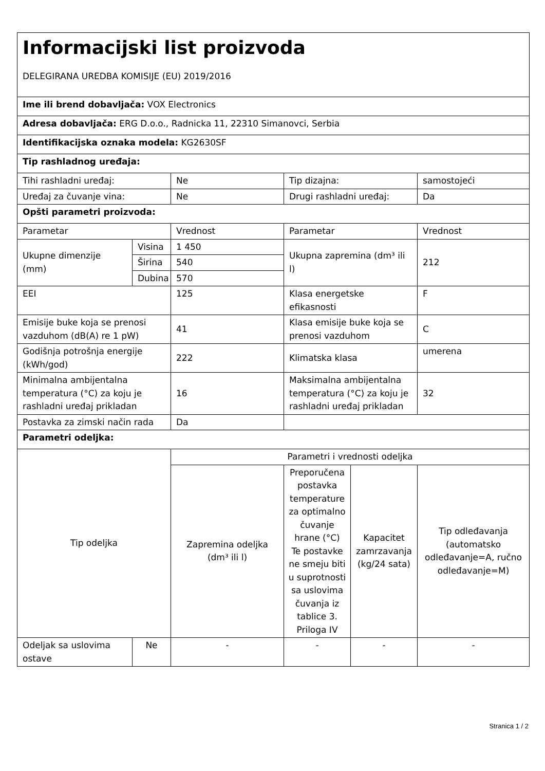| Informacijski list proizvoda DELEGIRANA UREDBA KOMISIJE (EU) 2019/2016 | | | | | |
| Ime ili brend dobavljača: VOX Electronics | | | | | |
| Adresa dobavljača: ERG D.o.o., Radnicka 11, 22310 Simanovci, Serbia | | | | | |
| Identifikacijska oznaka modela: KG2630SF | | | | | |
| Tip rashladnog uređaja: | | | | | |
| Tihi rashladni uređaj: | | Ne | Tip dizajna: | | samostojeći |
| Uređaj za čuvanje vina: | | Ne | Drugi rashladni uređaj: | | Da |
| Opšti parametri proizvoda: | | | | | |
| Parametar | | Vrednost | Parametar | | Vrednost |
| Ukupne dimenzije (mm) | Visina | 1 450 | Ukupna zapremina (dm³ ili l) | | 212 |
| | Širina | 540 | | | |
| | Dubina | 570 | | | |
| EEI | | 125 | Klasa energetske efikasnosti | | F |
| Emisije buke koja se prenosi vazduhom (dB(A) re 1 pW) | | 41 | Klasa emisije buke koja se prenosi vazduhom | | C |
| Godišnja potrošnja energije (kWh/god) | | 222 | Klimatska klasa | | umerena |
| Minimalna ambijentalna temperatura (°C) za koju je rashladni uređaj prikladan | | 16 | Maksimalna ambijentalna temperatura (°C) za koju je rashladni uređaj prikladan | | 32 |
| Postavka za zimski način rada | | Da | | | |
| Parametri odeljka: | | | | | |
| Tip odeljka | | Parametri i vrednosti odeljka | | | |
| | | Zapremina odeljka (dm³ ili l) | Preporučena postavka temperature za optimalno čuvanje hrane (°C) Te postavke ne smeju biti u suprotnosti sa uslovima čuvanja iz tablice 3. Priloga IV | Kapacitet zamrzavanja (kg/24 sata) | Tip odleđavanja (automatsko odleđavanje=A, ručno odleđavanje=M) |
| Odeljak sa uslovima ostave | Ne | - | - | - | - |
Stranica 1 / 2